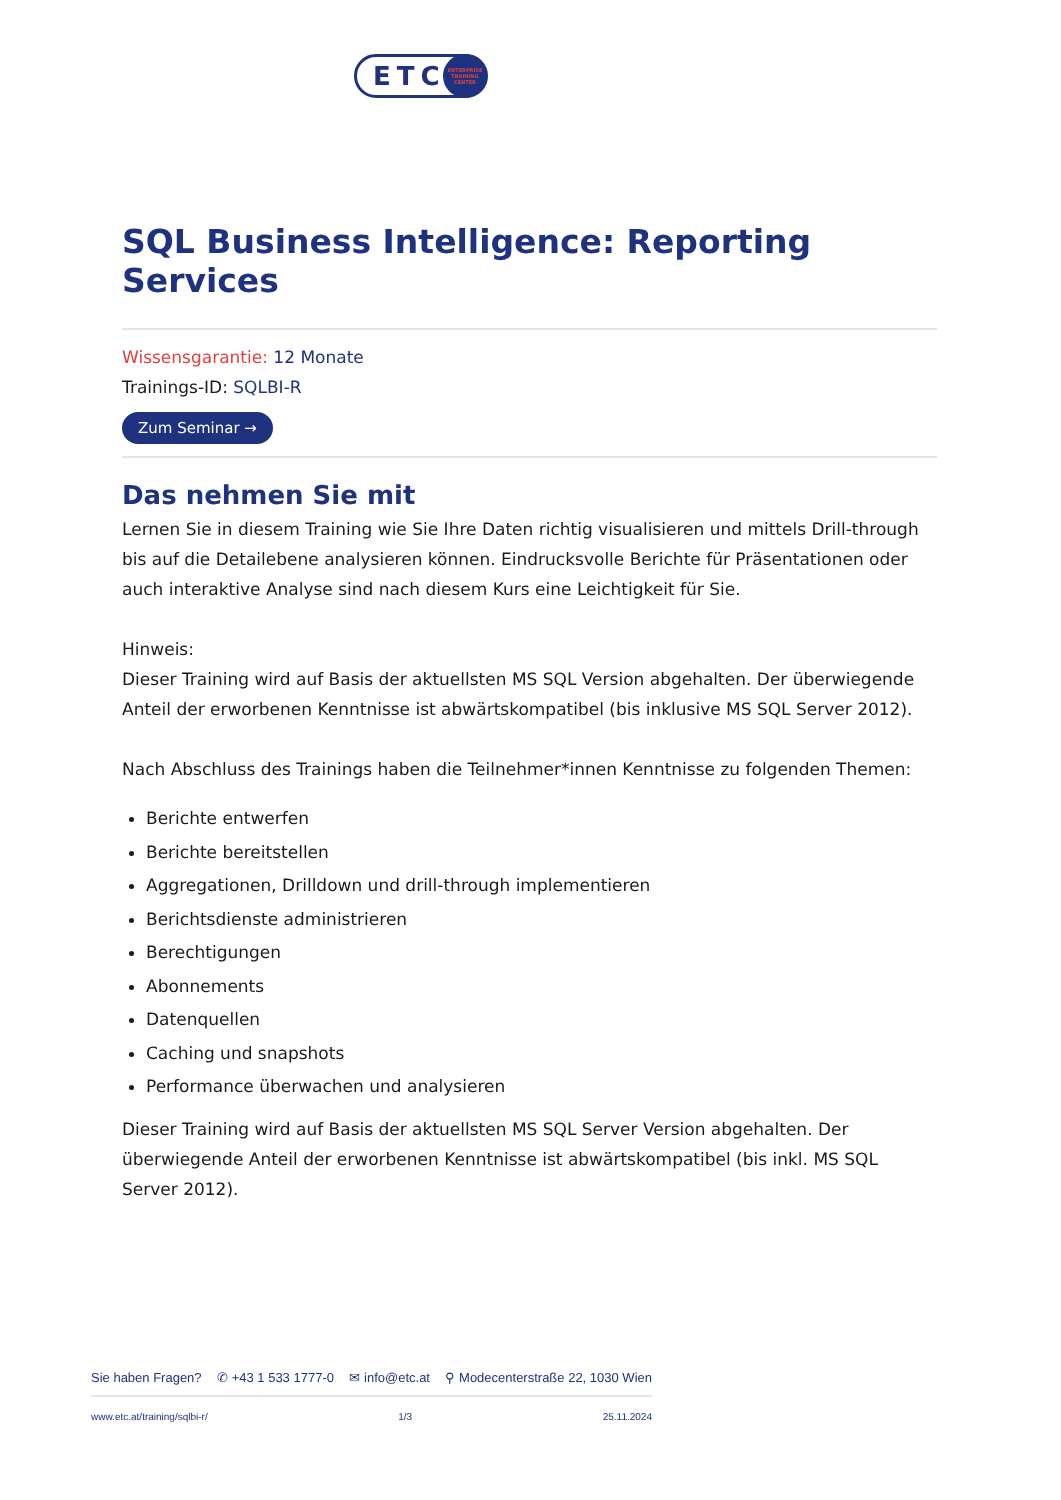ETC
ENTERPRISE TRAINING CENTER
SQL Business Intelligence: Reporting Services
Wissensgarantie: 12 Monate
Trainings-ID: SQLBI-R
Zum Seminar →
Das nehmen Sie mit
Lernen Sie in diesem Training wie Sie Ihre Daten richtig visualisieren und mittels Drill-through bis auf die Detailebene analysieren können. Eindrucksvolle Berichte für Präsentationen oder auch interaktive Analyse sind nach diesem Kurs eine Leichtigkeit für Sie.
Hinweis:
Dieser Training wird auf Basis der aktuellsten MS SQL Version abgehalten. Der überwiegende Anteil der erworbenen Kenntnisse ist abwärtskompatibel (bis inklusive MS SQL Server 2012).
Nach Abschluss des Trainings haben die Teilnehmer*innen Kenntnisse zu folgenden Themen:
Berichte entwerfen
Berichte bereitstellen
Aggregationen, Drilldown und drill-through implementieren
Berichtsdienste administrieren
Berechtigungen
Abonnements
Datenquellen
Caching und snapshots
Performance überwachen und analysieren
Dieser Training wird auf Basis der aktuellsten MS SQL Server Version abgehalten. Der überwiegende Anteil der erworbenen Kenntnisse ist abwärtskompatibel (bis inkl. MS SQL Server 2012).
Sie haben Fragen? ✆ +43 1 533 1777-0 ✉ info@etc.at ⚲ Modecenterstraße 22, 1030 Wien
www.etc.at/training/sqlbi-r/ 1/3 25.11.2024